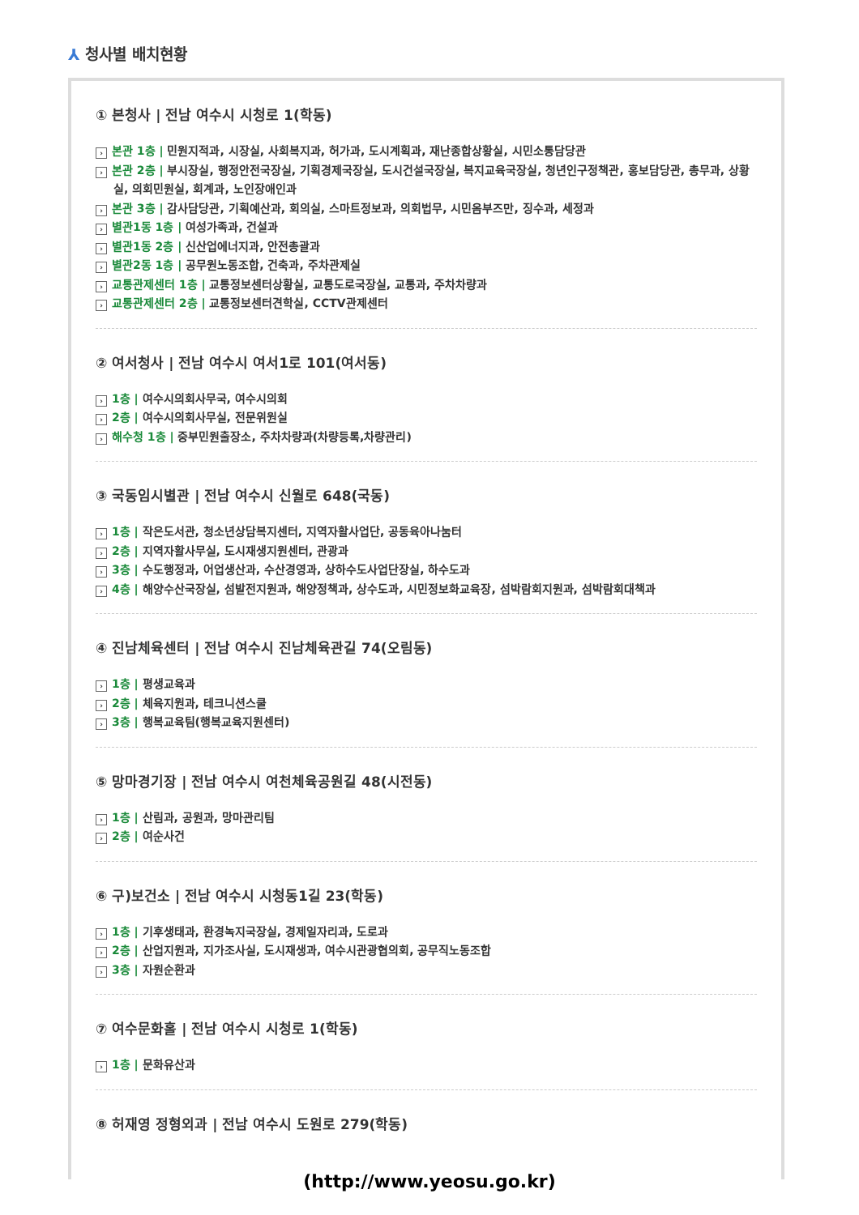⅄ 청사별 배치현황
① 본청사 | 전남 여수시 시청로 1(학동)
› 본관 1층 | 민원지적과, 시장실, 사회복지과, 허가과, 도시계획과, 재난종합상황실, 시민소통담당관
› 본관 2층 | 부시장실, 행정안전국장실, 기획경제국장실, 도시건설국장실, 복지교육국장실, 청년인구정책관, 홍보담당관, 총무과, 상황실, 의회민원실, 회계과, 노인장애인과
› 본관 3층 | 감사담당관, 기획예산과, 회의실, 스마트정보과, 의회법무, 시민옴부즈만, 징수과, 세정과
› 별관1동 1층 | 여성가족과, 건설과
› 별관1동 2층 | 신산업에너지과, 안전총괄과
› 별관2동 1층 | 공무원노동조합, 건축과, 주차관제실
› 교통관제센터 1층 | 교통정보센터상황실, 교통도로국장실, 교통과, 주차차량과
› 교통관제센터 2층 | 교통정보센터견학실, CCTV관제센터
② 여서청사 | 전남 여수시 여서1로 101(여서동)
› 1층 | 여수시의회사무국, 여수시의회
› 2층 | 여수시의회사무실, 전문위원실
› 해수청 1층 | 중부민원출장소, 주차차량과(차량등록,차량관리)
③ 국동임시별관 | 전남 여수시 신월로 648(국동)
› 1층 | 작은도서관, 청소년상담복지센터, 지역자활사업단, 공동육아나눔터
› 2층 | 지역자활사무실, 도시재생지원센터, 관광과
› 3층 | 수도행정과, 어업생산과, 수산경영과, 상하수도사업단장실, 하수도과
› 4층 | 해양수산국장실, 섬발전지원과, 해양정책과, 상수도과, 시민정보화교육장, 섬박람회지원과, 섬박람회대책과
④ 진남체육센터 | 전남 여수시 진남체육관길 74(오림동)
› 1층 | 평생교육과
› 2층 | 체육지원과, 테크니션스쿨
› 3층 | 행복교육팀(행복교육지원센터)
⑤ 망마경기장 | 전남 여수시 여천체육공원길 48(시전동)
› 1층 | 산림과, 공원과, 망마관리팀
› 2층 | 여순사건
⑥ 구)보건소 | 전남 여수시 시청동1길 23(학동)
› 1층 | 기후생태과, 환경녹지국장실, 경제일자리과, 도로과
› 2층 | 산업지원과, 지가조사실, 도시재생과, 여수시관광협의회, 공무직노동조합
› 3층 | 자원순환과
⑦ 여수문화홀 | 전남 여수시 시청로 1(학동)
› 1층 | 문화유산과
⑧ 허재영 정형외과 | 전남 여수시 도원로 279(학동)
(http://www.yeosu.go.kr)